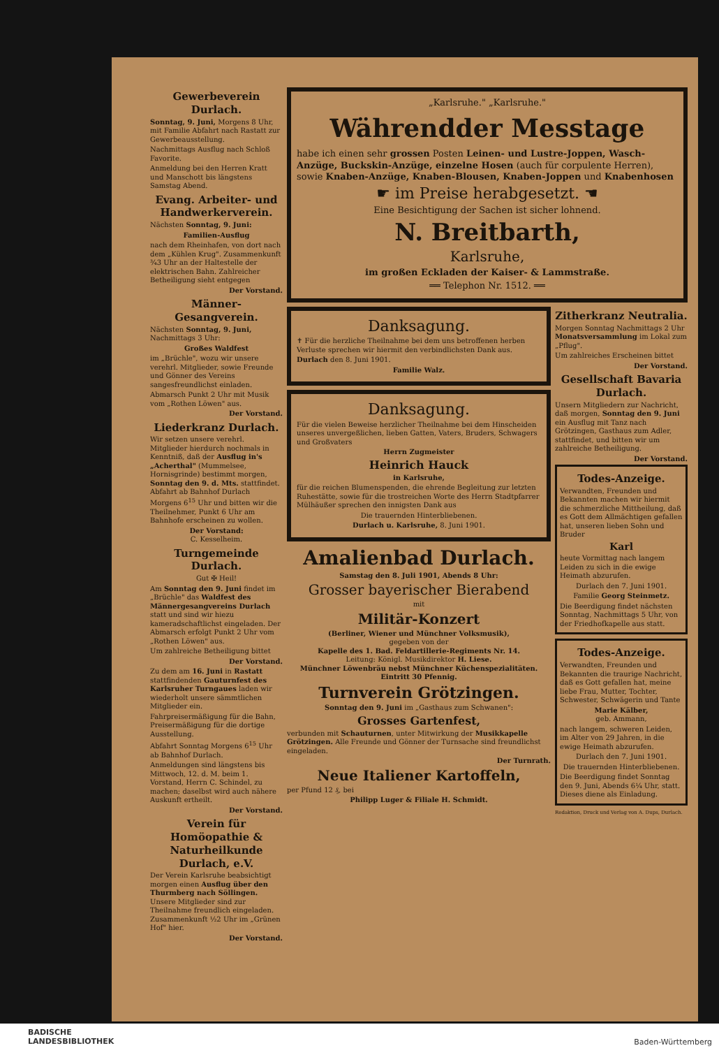Gewerbeverein Durlach.
Sonntag, 9. Juni, Morgens 8 Uhr, mit Familie Abfahrt nach Rastatt zur Gewerbeausstellung.
Nachmittags Ausflug nach Schloß Favorite.
Anmeldung bei den Herren Kratt und Manschott bis längstens Samstag Abend.
Evang. Arbeiter- und Handwerkerverein.
Nächsten Sonntag, 9. Juni:
Familien-Ausflug
nach dem Rheinhafen, von dort nach dem „Kühlen Krug". Zusammenkunft ¾3 Uhr an der Haltestelle der elektrischen Bahn. Zahlreicher Betheiligung sieht entgegen
Der Vorstand.
Männer-Gesangverein.
Nächsten Sonntag, 9. Juni, Nachmittags 3 Uhr:
Großes Waldfest
im „Brüchle", wozu wir unsere verehrl. Mitglieder, sowie Freunde und Gönner des Vereins sangesfreundlichst einladen.
Abmarsch Punkt 2 Uhr mit Musik vom „Rothen Löwen" aus.
Der Vorstand.
Liederkranz Durlach.
Wir setzen unsere verehrl. Mitglieder hierdurch nochmals in Kenntniß, daß der Ausflug in's „Acherthal" (Mummelsee, Hornisgrinde) bestimmt morgen, Sonntag den 9. d. Mts. stattfindet. Abfahrt ab Bahnhof Durlach Morgens 6<sup>15</sup> Uhr und bitten wir die Theilnehmer, Punkt 6 Uhr am Bahnhofe erscheinen zu wollen.
Der Vorstand:
C. Kesselheim.
Turngemeinde Durlach.
Gut ✠ Heil!
Am Sonntag den 9. Juni findet im „Brüchle" das Waldfest des Männergesangvereins Durlach statt und sind wir hiezu kameradschaftlichst eingeladen. Der Abmarsch erfolgt Punkt 2 Uhr vom „Rothen Löwen" aus.
Um zahlreiche Betheiligung bittet
Der Vorstand.
Zu dem am 16. Juni in Rastatt stattfindenden Gauturnfest des Karlsruher Turngaues laden wir wiederholt unsere sämmtlichen Mitglieder ein.
Fahrpreisermäßigung für die Bahn, Preisermäßigung für die dortige Ausstellung.
Abfahrt Sonntag Morgens 6<sup>15</sup> Uhr ab Bahnhof Durlach.
Anmeldungen sind längstens bis Mittwoch, 12. d. M. beim 1. Vorstand, Herrn C. Schindel, zu machen; daselbst wird auch nähere Auskunft ertheilt.
Der Vorstand.
Verein für Homöopathie & Naturheilkunde Durlach, e.V.
Der Verein Karlsruhe beabsichtigt morgen einen Ausflug über den Thurmberg nach Söllingen. Unsere Mitglieder sind zur Theilnahme freundlich eingeladen. Zusammenkunft ½2 Uhr im „Grünen Hof" hier.
Der Vorstand.
„Karlsruhe." „Karlsruhe."
Währendder Messtage
habe ich einen sehr grossen Posten Leinen- und Lustre-Joppen, Wasch-Anzüge, Buckskin-Anzüge, einzelne Hosen (auch für corpulente Herren), sowie Knaben-Anzüge, Knaben-Blousen, Knaben-Joppen und Knabenhosen
☛ im Preise herabgesetzt. ☚
Eine Besichtigung der Sachen ist sicher lohnend.
N. Breitbarth,
Karlsruhe,
im großen Eckladen der Kaiser- & Lammstraße.
══ Telephon Nr. 1512. ══
Danksagung.
✝ Für die herzliche Theilnahme bei dem uns betroffenen herben Verluste sprechen wir hiermit den verbindlichsten Dank aus.
Durlach den 8. Juni 1901.
Familie Walz.
Danksagung.
Für die vielen Beweise herzlicher Theilnahme bei dem Hinscheiden unseres unvergeßlichen, lieben Gatten, Vaters, Bruders, Schwagers und Großvaters
Herrn Zugmeister
Heinrich Hauck
in Karlsruhe,
für die reichen Blumenspenden, die ehrende Begleitung zur letzten Ruhestätte, sowie für die trostreichen Worte des Herrn Stadtpfarrer Mülhäußer sprechen den innigsten Dank aus
Die trauernden Hinterbliebenen.
Durlach u. Karlsruhe, 8. Juni 1901.
Amalienbad Durlach.
Samstag den 8. Juli 1901, Abends 8 Uhr:
Grosser bayerischer Bierabend
mit
Militär-Konzert
(Berliner, Wiener und Münchner Volksmusik),
gegeben von der
Kapelle des 1. Bad. Feldartillerie-Regiments Nr. 14.
Leitung: Königl. Musikdirektor H. Liese.
Münchner Löwenbräu nebst Münchner Küchenspezialitäten.
Eintritt 30 Pfennig.
Turnverein Grötzingen.
Sonntag den 9. Juni im „Gasthaus zum Schwanen":
Grosses Gartenfest,
verbunden mit Schauturnen, unter Mitwirkung der Musikkapelle Grötzingen. Alle Freunde und Gönner der Turnsache sind freundlichst eingeladen.
Der Turnrath.
Neue Italiener Kartoffeln,
per Pfund 12 ₰, bei
Philipp Luger & Filiale H. Schmidt.
Zitherkranz Neutralia.
Morgen Sonntag Nachmittags 2 Uhr Monatsversammlung im Lokal zum „Pflug".
Um zahlreiches Erscheinen bittet
Der Vorstand.
Gesellschaft Bavaria Durlach.
Unsern Mitgliedern zur Nachricht, daß morgen, Sonntag den 9. Juni ein Ausflug mit Tanz nach Grötzingen, Gasthaus zum Adler, stattfindet, und bitten wir um zahlreiche Betheiligung.
Der Vorstand.
Todes-Anzeige.
Verwandten, Freunden und Bekannten machen wir hiermit die schmerzliche Mittheilung, daß es Gott dem Allmächtigen gefallen hat, unseren lieben Sohn und Bruder
Karl
heute Vormittag nach langem Leiden zu sich in die ewige Heimath abzurufen.
Durlach den 7. Juni 1901.
Familie Georg Steinmetz.
Die Beerdigung findet nächsten Sonntag, Nachmittags 5 Uhr, von der Friedhofkapelle aus statt.
Todes-Anzeige.
Verwandten, Freunden und Bekannten die traurige Nachricht, daß es Gott gefallen hat, meine liebe Frau, Mutter, Tochter, Schwester, Schwägerin und Tante
Marie Kälber,
geb. Ammann,
nach langem, schweren Leiden, im Alter von 29 Jahren, in die ewige Heimath abzurufen.
Durlach den 7. Juni 1901.
Die trauernden Hinterbliebenen.
Die Beerdigung findet Sonntag den 9. Juni, Abends 6¼ Uhr, statt. Dieses diene als Einladung.
Redaktion, Druck und Verlag von A. Dups, Durlach.
BADISCHE
LANDESBIBLIOTHEK
Baden-Württemberg